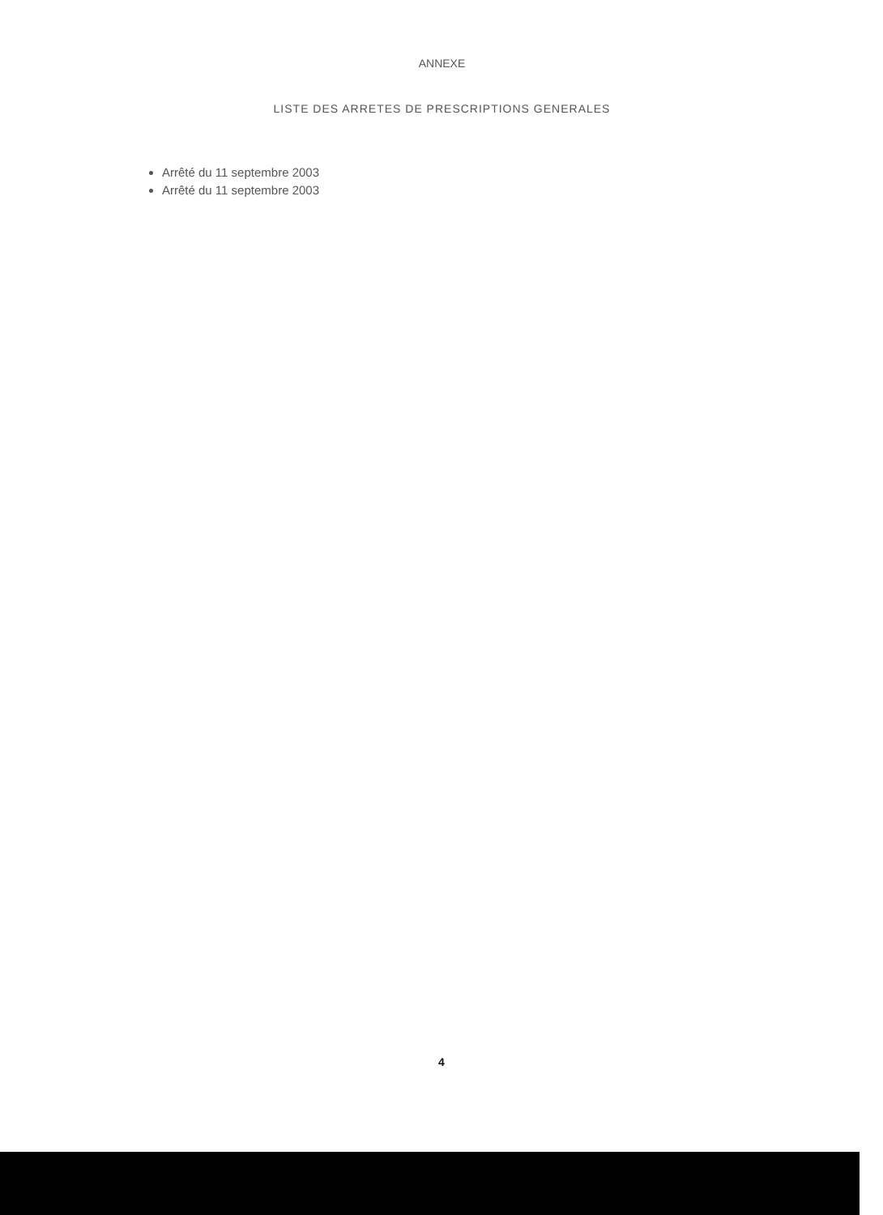ANNEXE
LISTE DES ARRETES DE PRESCRIPTIONS GENERALES
Arrêté du 11 septembre 2003
Arrêté du 11 septembre 2003
4